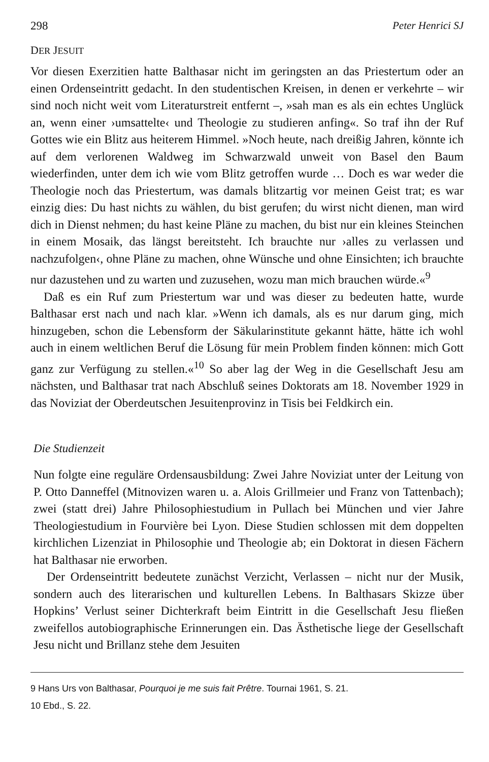298 Peter Henrici SJ
DER JESUIT
Vor diesen Exerzitien hatte Balthasar nicht im geringsten an das Priestertum oder an einen Ordenseintritt gedacht. In den studentischen Kreisen, in denen er verkehrte – wir sind noch nicht weit vom Literaturstreit entfernt –, »sah man es als ein echtes Unglück an, wenn einer ›umsattelte‹ und Theologie zu studieren anfing«. So traf ihn der Ruf Gottes wie ein Blitz aus heiterem Himmel. »Noch heute, nach dreißig Jahren, könnte ich auf dem verlorenen Waldweg im Schwarzwald unweit von Basel den Baum wiederfinden, unter dem ich wie vom Blitz getroffen wurde … Doch es war weder die Theologie noch das Priestertum, was damals blitzartig vor meinen Geist trat; es war einzig dies: Du hast nichts zu wählen, du bist gerufen; du wirst nicht dienen, man wird dich in Dienst nehmen; du hast keine Pläne zu machen, du bist nur ein kleines Steinchen in einem Mosaik, das längst bereitsteht. Ich brauchte nur ›alles zu verlassen und nachzufolgen‹, ohne Pläne zu machen, ohne Wünsche und ohne Einsichten; ich brauchte nur dazustehen und zu warten und zuzusehen, wozu man mich brauchen würde.«<sup>9</sup>
Daß es ein Ruf zum Priestertum war und was dieser zu bedeuten hatte, wurde Balthasar erst nach und nach klar. »Wenn ich damals, als es nur darum ging, mich hinzugeben, schon die Lebensform der Säkularinstitute gekannt hätte, hätte ich wohl auch in einem weltlichen Beruf die Lösung für mein Problem finden können: mich Gott ganz zur Verfügung zu stellen.«<sup>10</sup> So aber lag der Weg in die Gesellschaft Jesu am nächsten, und Balthasar trat nach Abschluß seines Doktorats am 18. November 1929 in das Noviziat der Oberdeutschen Jesuitenprovinz in Tisis bei Feldkirch ein.
Die Studienzeit
Nun folgte eine reguläre Ordensausbildung: Zwei Jahre Noviziat unter der Leitung von P. Otto Danneffel (Mitnovizen waren u. a. Alois Grillmeier und Franz von Tattenbach); zwei (statt drei) Jahre Philosophiestudium in Pullach bei München und vier Jahre Theologiestudium in Fourvière bei Lyon. Diese Studien schlossen mit dem doppelten kirchlichen Lizenziat in Philosophie und Theologie ab; ein Doktorat in diesen Fächern hat Balthasar nie erworben.
Der Ordenseintritt bedeutete zunächst Verzicht, Verlassen – nicht nur der Musik, sondern auch des literarischen und kulturellen Lebens. In Balthasars Skizze über Hopkins’ Verlust seiner Dichterkraft beim Eintritt in die Gesellschaft Jesu fließen zweifellos autobiographische Erinnerungen ein. Das Ästhetische liege der Gesellschaft Jesu nicht und Brillanz stehe dem Jesuiten
9 Hans Urs von Balthasar, Pourquoi je me suis fait Prêtre. Tournai 1961, S. 21.
10 Ebd., S. 22.